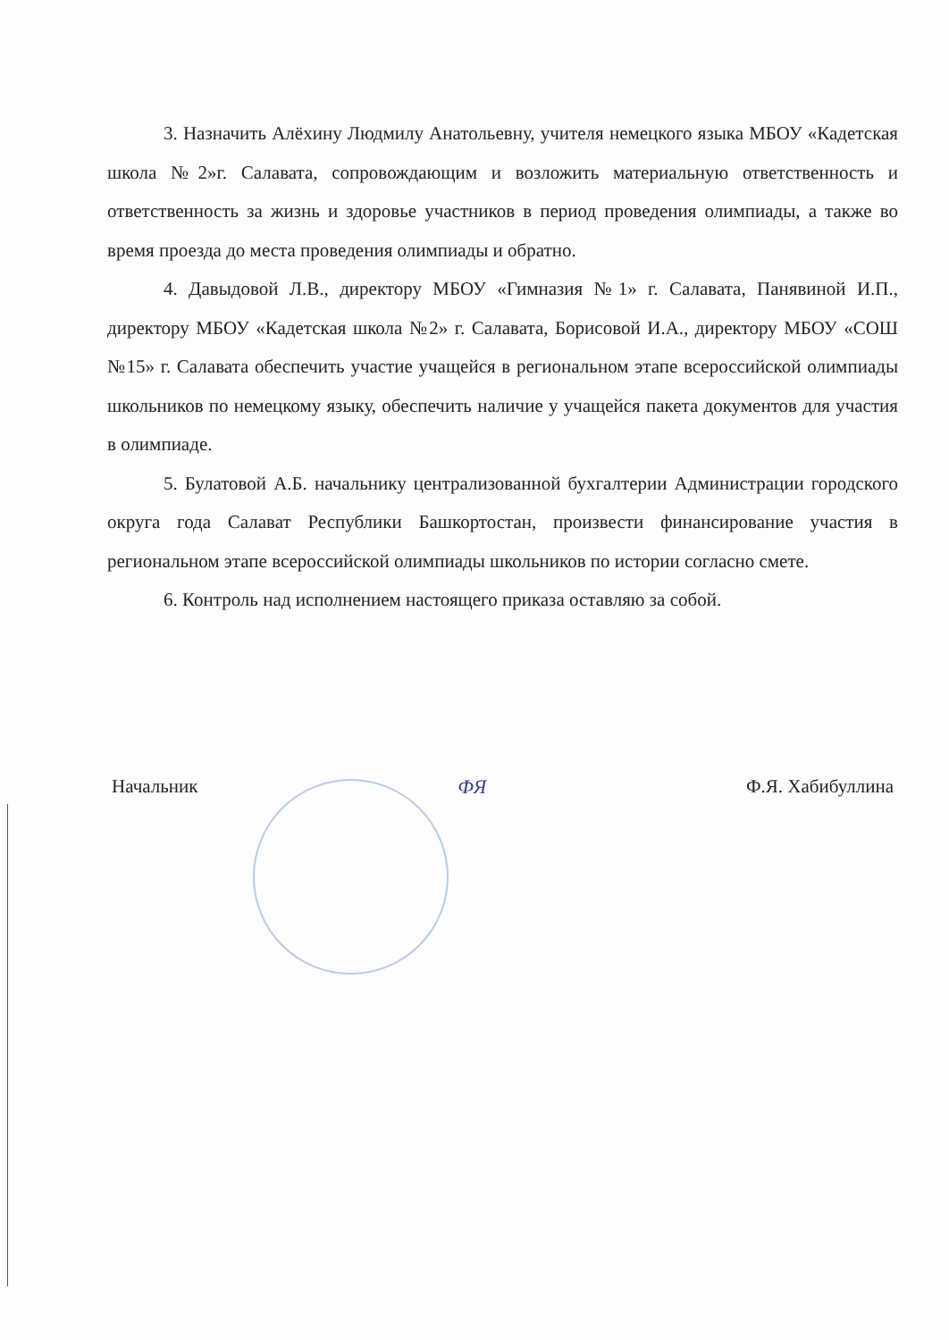3. Назначить Алёхину Людмилу Анатольевну, учителя немецкого языка МБОУ «Кадетская школа №2»г. Салавата, сопровождающим и возложить материальную ответственность и ответственность за жизнь и здоровье участников в период проведения олимпиады, а также во время проезда до места проведения олимпиады и обратно.
4. Давыдовой Л.В., директору МБОУ «Гимназия №1» г. Салавата, Панявиной И.П., директору МБОУ «Кадетская школа №2» г. Салавата, Борисовой И.А., директору МБОУ «СОШ №15» г. Салавата обеспечить участие учащейся в региональном этапе всероссийской олимпиады школьников по немецкому языку, обеспечить наличие у учащейся пакета документов для участия в олимпиаде.
5. Булатовой А.Б. начальнику централизованной бухгалтерии Администрации городского округа года Салават Республики Башкортостан, произвести финансирование участия в региональном этапе всероссийской олимпиады школьников по истории согласно смете.
6. Контроль над исполнением настоящего приказа оставляю за собой.
Начальник ФЯ Ф.Я. Хабибуллина